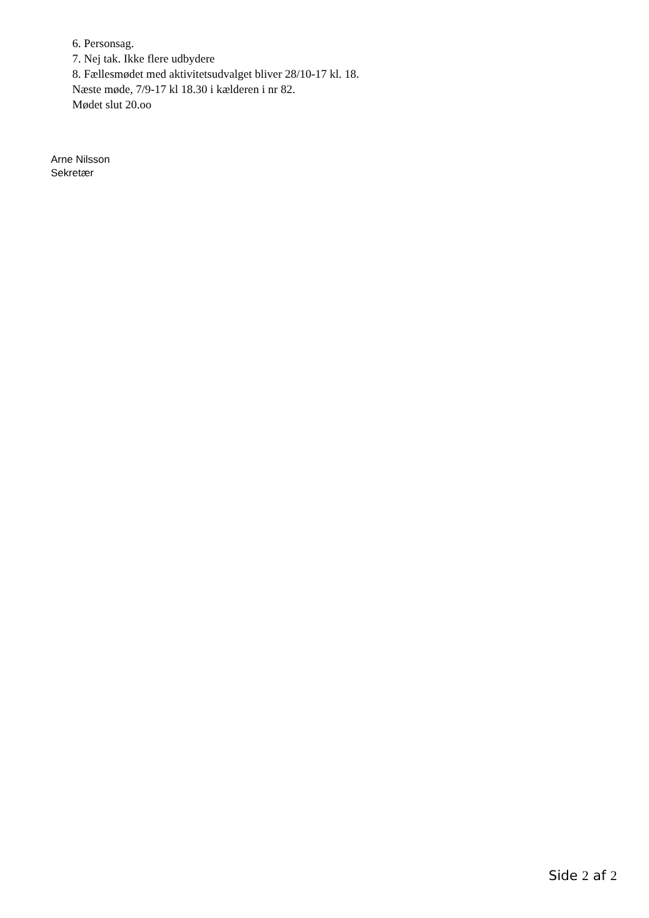6. Personsag.
7. Nej tak. Ikke flere udbydere
8. Fællesmødet med aktivitetsudvalget bliver 28/10-17 kl. 18.
Næste møde, 7/9-17 kl 18.30 i kælderen i nr 82.
Mødet slut 20.oo
Arne Nilsson
Sekretær
Side 2 af 2